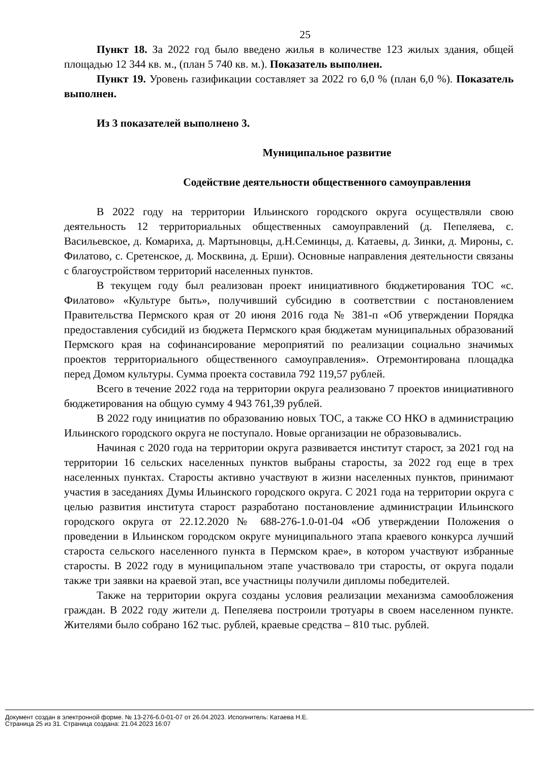25
Пункт 18. За 2022 год было введено жилья в количестве 123 жилых здания, общей площадью 12 344 кв. м., (план 5 740 кв. м.). Показатель выполнен.
Пункт 19. Уровень газификации составляет за 2022 го 6,0 % (план 6,0 %). Показатель выполнен.
Из 3 показателей выполнено 3.
Муниципальное развитие
Содействие деятельности общественного самоуправления
В 2022 году на территории Ильинского городского округа осуществляли свою деятельность 12 территориальных общественных самоуправлений (д. Пепеляева, с. Васильевское, д. Комариха, д. Мартыновцы, д.Н.Семинцы, д. Катаевы, д. Зинки, д. Мироны, с. Филатово, с. Сретенское, д. Москвина, д. Ерши). Основные направления деятельности связаны с благоустройством территорий населенных пунктов.
В текущем году был реализован проект инициативного бюджетирования ТОС «с. Филатово» «Культуре быть», получивший субсидию в соответствии с постановлением Правительства Пермского края от 20 июня 2016 года № 381-п «Об утверждении Порядка предоставления субсидий из бюджета Пермского края бюджетам муниципальных образований Пермского края на софинансирование мероприятий по реализации социально значимых проектов территориального общественного самоуправления». Отремонтирована площадка перед Домом культуры. Сумма проекта составила 792 119,57 рублей.
Всего в течение 2022 года на территории округа реализовано 7 проектов инициативного бюджетирования на общую сумму 4 943 761,39 рублей.
В 2022 году инициатив по образованию новых ТОС, а также СО НКО в администрацию Ильинского городского округа не поступало. Новые организации не образовывались.
Начиная с 2020 года на территории округа развивается институт старост, за 2021 год на территории 16 сельских населенных пунктов выбраны старосты, за 2022 год еще в трех населенных пунктах. Старосты активно участвуют в жизни населенных пунктов, принимают участия в заседаниях Думы Ильинского городского округа. С 2021 года на территории округа с целью развития института старост разработано постановление администрации Ильинского городского округа от 22.12.2020 № 688-276-1.0-01-04 «Об утверждении Положения о проведении в Ильинском городском округе муниципального этапа краевого конкурса лучший староста сельского населенного пункта в Пермском крае», в котором участвуют избранные старосты. В 2022 году в муниципальном этапе участвовало три старосты, от округа подали также три заявки на краевой этап, все участницы получили дипломы победителей.
Также на территории округа созданы условия реализации механизма самообложения граждан. В 2022 году жители д. Пепеляева построили тротуары в своем населенном пункте. Жителями было собрано 162 тыс. рублей, краевые средства – 810 тыс. рублей.
Документ создан в электронной форме. № 13-276-6.0-01-07 от 26.04.2023. Исполнитель: Катаева Н.Е.
Страница 25 из 31. Страница создана: 21.04.2023 16:07